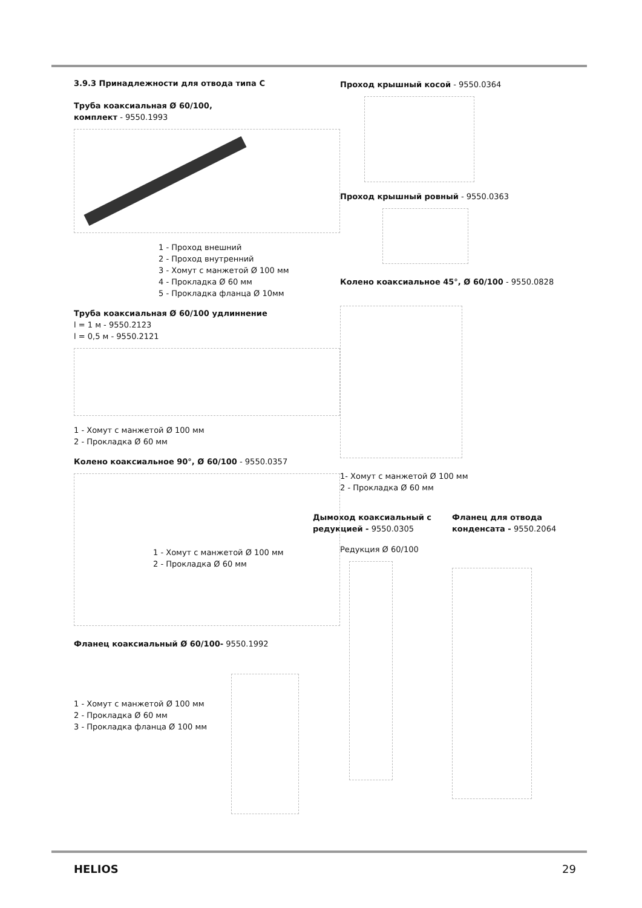3.9.3 Принадлежности для отвода типа С
Труба коаксиальная Ø 60/100,
комплект - 9550.1993
1 - Проход внешний
2 - Проход внутренний
3 - Хомут с манжетой Ø 100 мм
4 - Прокладка Ø 60 мм
5 - Прокладка фланца Ø 10мм
Труба коаксиальная Ø 60/100 удлиннение
l = 1 м - 9550.2123
l = 0,5 м - 9550.2121
1 - Хомут с манжетой Ø 100 мм
2 - Прокладка Ø 60 мм
Колено коаксиальное 90°, Ø 60/100 - 9550.0357
1 - Хомут с манжетой Ø 100 мм
2 - Прокладка Ø 60 мм
Фланец коаксиальный Ø 60/100- 9550.1992
1 - Хомут с манжетой Ø 100 мм
2 - Прокладка Ø 60 мм
3 - Прокладка фланца Ø 100 мм
Проход крышный косой - 9550.0364
Проход крышный ровный - 9550.0363
Колено коаксиальное 45°, Ø 60/100 - 9550.0828
1- Хомут с манжетой Ø 100 мм
2 - Прокладка Ø 60 мм
Дымоход коаксиальный с редукцией - 9550.0305
Редукция Ø 60/100
Фланец для отвода конденсата - 9550.2064
HELIOS 29